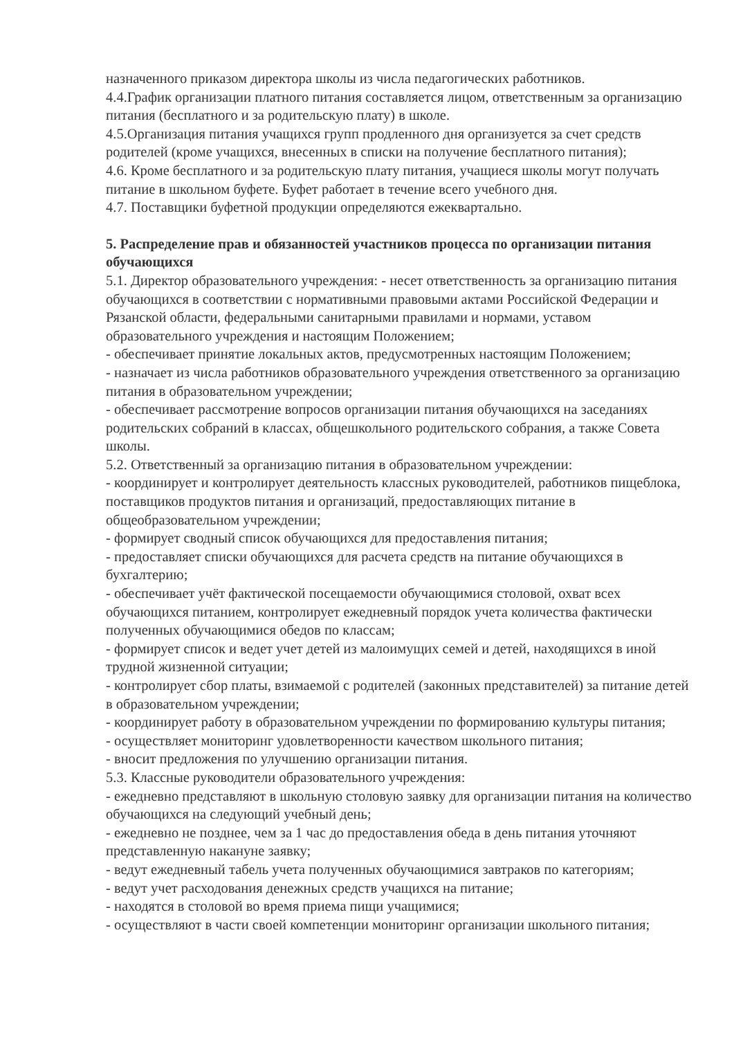назначенного приказом директора школы из числа педагогических работников.
4.4.График организации платного питания составляется лицом, ответственным за организацию питания (бесплатного и за родительскую плату) в школе.
4.5.Организация питания учащихся групп продленного дня организуется за счет средств родителей (кроме учащихся, внесенных в списки на получение бесплатного питания);
4.6. Кроме бесплатного и за родительскую плату питания, учащиеся школы могут получать питание в школьном буфете. Буфет работает в течение всего учебного дня.
4.7. Поставщики буфетной продукции определяются ежеквартально.
5. Распределение прав и обязанностей участников процесса по организации питания обучающихся
5.1. Директор образовательного учреждения: - несет ответственность за организацию питания обучающихся в соответствии с нормативными правовыми актами Российской Федерации и Рязанской области, федеральными санитарными правилами и нормами, уставом образовательного учреждения и настоящим Положением;
- обеспечивает принятие локальных актов, предусмотренных настоящим Положением;
- назначает из числа работников образовательного учреждения ответственного за организацию питания в образовательном учреждении;
- обеспечивает рассмотрение вопросов организации питания обучающихся на заседаниях родительских собраний в классах, общешкольного родительского собрания, а также Совета школы.
5.2. Ответственный за организацию питания в образовательном учреждении:
- координирует и контролирует деятельность классных руководителей, работников пищеблока, поставщиков продуктов питания и организаций, предоставляющих питание в общеобразовательном учреждении;
- формирует сводный список обучающихся для предоставления питания;
- предоставляет списки обучающихся для расчета средств на питание обучающихся в бухгалтерию;
- обеспечивает учёт фактической посещаемости обучающимися столовой, охват всех обучающихся питанием, контролирует ежедневный порядок учета количества фактически полученных обучающимися обедов по классам;
- формирует список и ведет учет детей из малоимущих семей и детей, находящихся в иной трудной жизненной ситуации;
- контролирует сбор платы, взимаемой с родителей (законных представителей) за питание детей в образовательном учреждении;
- координирует работу в образовательном учреждении по формированию культуры питания;
- осуществляет мониторинг удовлетворенности качеством школьного питания;
- вносит предложения по улучшению организации питания.
5.3. Классные руководители образовательного учреждения:
- ежедневно представляют в школьную столовую заявку для организации питания на количество обучающихся на следующий учебный день;
- ежедневно не позднее, чем за 1 час до предоставления обеда в день питания уточняют представленную накануне заявку;
- ведут ежедневный табель учета полученных обучающимися завтраков по категориям;
- ведут учет расходования денежных средств учащихся на питание;
- находятся в столовой во время приема пищи учащимися;
- осуществляют в части своей компетенции мониторинг организации школьного питания;